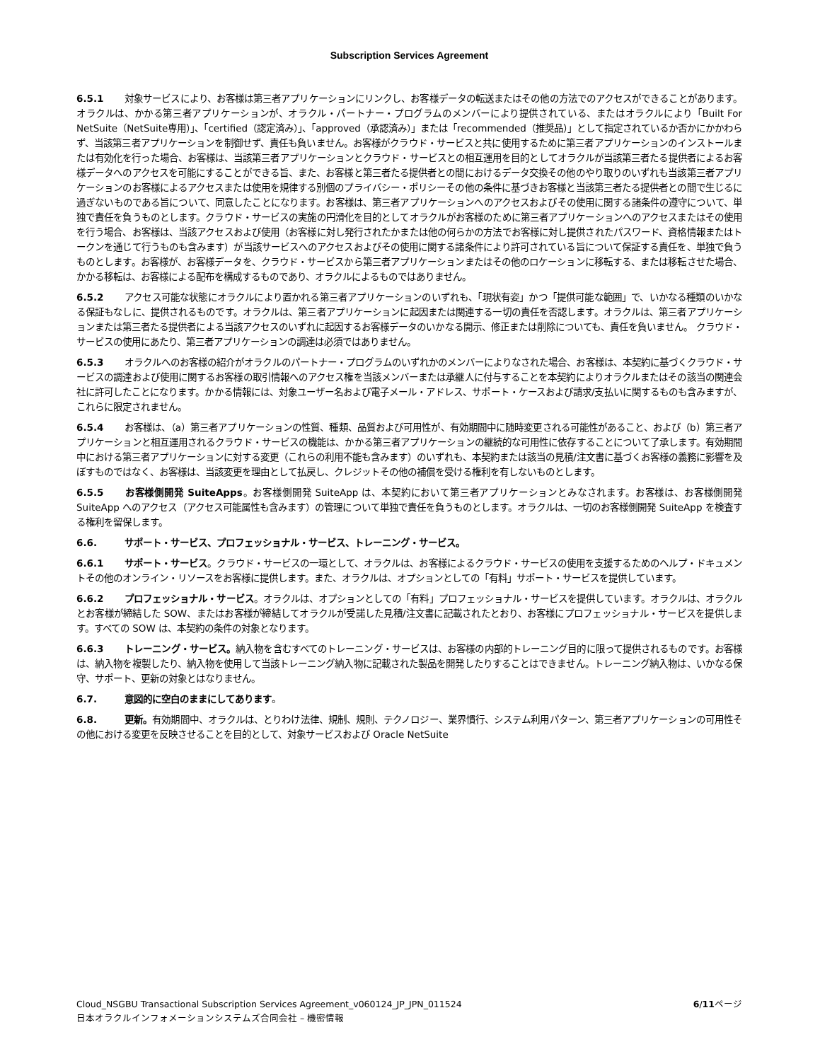Subscription Services Agreement
6.5.1 対象サービスにより、お客様は第三者アプリケーションにリンクし、お客様データの転送またはその他の方法でのアクセスができることがあります。オラクルは、かかる第三者アプリケーションが、オラクル・パートナー・プログラムのメンバーにより提供されている、またはオラクルにより「Built For NetSuite（NetSuite専用）」、「certified（認定済み）」、「approved（承認済み）」または「recommended（推奨品）」として指定されているか否かにかかわらず、当該第三者アプリケーションを制御せず、責任も負いません。お客様がクラウド・サービスと共に使用するために第三者アプリケーションのインストールまたは有効化を行った場合、お客様は、当該第三者アプリケーションとクラウド・サービスとの相互運用を目的としてオラクルが当該第三者たる提供者によるお客様データへのアクセスを可能にすることができる旨、また、お客様と第三者たる提供者との間におけるデータ交換その他のやり取りのいずれも当該第三者アプリケーションのお客様によるアクセスまたは使用を規律する別個のプライバシー・ポリシーその他の条件に基づきお客様と当該第三者たる提供者との間で生じるに過ぎないものである旨について、同意したことになります。お客様は、第三者アプリケーションへのアクセスおよびその使用に関する諸条件の遵守について、単独で責任を負うものとします。クラウド・サービスの実施の円滑化を目的としてオラクルがお客様のために第三者アプリケーションへのアクセスまたはその使用を行う場合、お客様は、当該アクセスおよび使用（お客様に対し発行されたかまたは他の何らかの方法でお客様に対し提供されたパスワード、資格情報またはトークンを通じて行うものも含みます）が当該サービスへのアクセスおよびその使用に関する諸条件により許可されている旨について保証する責任を、単独で負うものとします。お客様が、お客様データを、クラウド・サービスから第三者アプリケーションまたはその他のロケーションに移転する、または移転させた場合、かかる移転は、お客様による配布を構成するものであり、オラクルによるものではありません。
6.5.2 アクセス可能な状態にオラクルにより置かれる第三者アプリケーションのいずれも、「現状有姿」かつ「提供可能な範囲」で、いかなる種類のいかなる保証もなしに、提供されるものです。オラクルは、第三者アプリケーションに起因または関連する一切の責任を否認します。オラクルは、第三者アプリケーションまたは第三者たる提供者による当該アクセスのいずれに起因するお客様データのいかなる開示、修正または削除についても、責任を負いません。 クラウド・サービスの使用にあたり、第三者アプリケーションの調達は必須ではありません。
6.5.3 オラクルへのお客様の紹介がオラクルのパートナー・プログラムのいずれかのメンバーによりなされた場合、お客様は、本契約に基づくクラウド・サービスの調達および使用に関するお客様の取引情報へのアクセス権を当該メンバーまたは承継人に付与することを本契約によりオラクルまたはその該当の関連会社に許可したことになります。かかる情報には、対象ユーザー名および電子メール・アドレス、サポート・ケースおよび請求/支払いに関するものも含みますが、これらに限定されません。
6.5.4 お客様は、（a）第三者アプリケーションの性質、種類、品質および可用性が、有効期間中に随時変更される可能性があること、および（b）第三者アプリケーションと相互運用されるクラウド・サービスの機能は、かかる第三者アプリケーションの継続的な可用性に依存することについて了承します。有効期間中における第三者アプリケーションに対する変更（これらの利用不能も含みます）のいずれも、本契約または該当の見積/注文書に基づくお客様の義務に影響を及ぼすものではなく、お客様は、当該変更を理由として払戻し、クレジットその他の補償を受ける権利を有しないものとします。
6.5.5 お客様側開発 SuiteApps。お客様側開発 SuiteApp は、本契約において第三者アプリケーションとみなされます。お客様は、お客様側開発 SuiteApp へのアクセス（アクセス可能属性も含みます）の管理について単独で責任を負うものとします。オラクルは、一切のお客様側開発 SuiteApp を検査する権利を留保します。
6.6. サポート・サービス、プロフェッショナル・サービス、トレーニング・サービス。
6.6.1 サポート・サービス。クラウド・サービスの一環として、オラクルは、お客様によるクラウド・サービスの使用を支援するためのヘルプ・ドキュメントその他のオンライン・リソースをお客様に提供します。また、オラクルは、オプションとしての「有料」サポート・サービスを提供しています。
6.6.2 プロフェッショナル・サービス。オラクルは、オプションとしての「有料」プロフェッショナル・サービスを提供しています。オラクルは、オラクルとお客様が締結した SOW、またはお客様が締結してオラクルが受諾した見積/注文書に記載されたとおり、お客様にプロフェッショナル・サービスを提供します。すべての SOW は、本契約の条件の対象となります。
6.6.3 トレーニング・サービス。納入物を含むすべてのトレーニング・サービスは、お客様の内部的トレーニング目的に限って提供されるものです。お客様は、納入物を複製したり、納入物を使用して当該トレーニング納入物に記載された製品を開発したりすることはできません。トレーニング納入物は、いかなる保守、サポート、更新の対象とはなりません。
6.7. 意図的に空白のままにしてあります。
6.8. 更新。有効期間中、オラクルは、とりわけ法律、規制、規則、テクノロジー、業界慣行、システム利用パターン、第三者アプリケーションの可用性その他における変更を反映させることを目的として、対象サービスおよび Oracle NetSuite
6/11ページ Cloud_NSGBU Transactional Subscription Services Agreement_v060124_JP_JPN_011524
日本オラクルインフォメーションシステムズ合同会社 – 機密情報